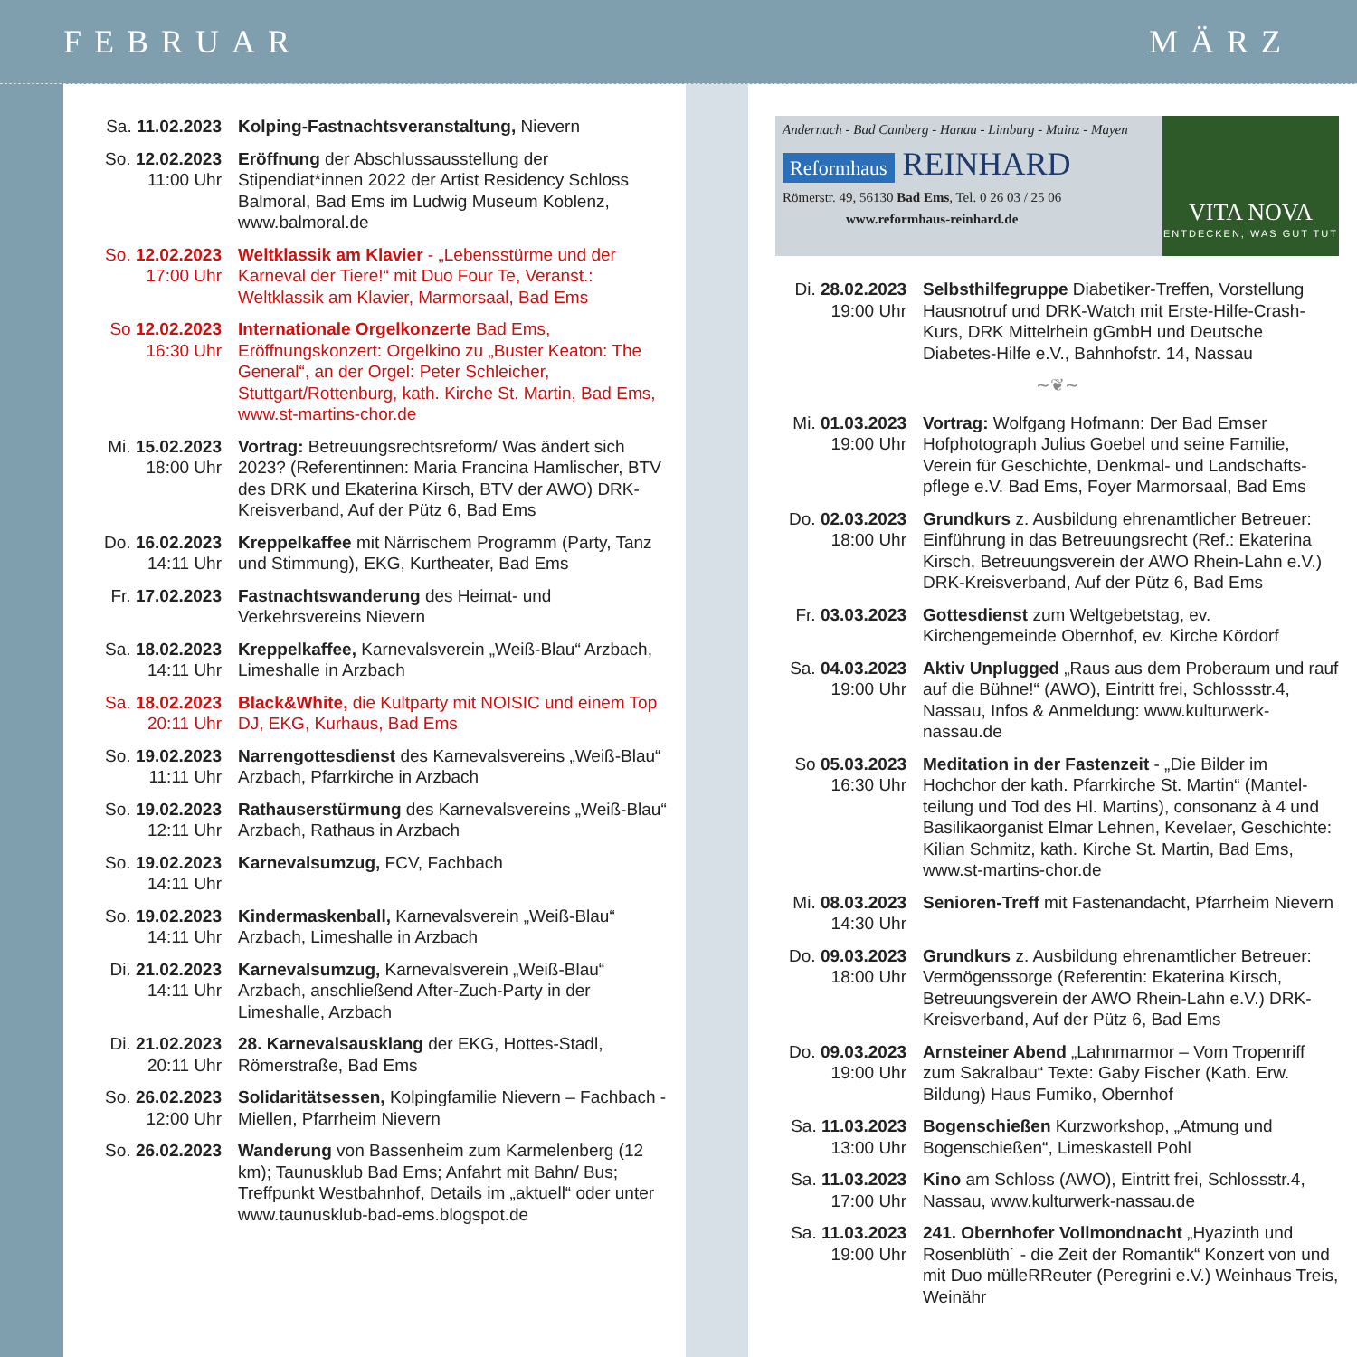FEBRUAR MÄRZ
Sa. 11.02.2023
Kolping-Fastnachtsveranstaltung, Nievern
So. 12.02.2023
11:00 Uhr
Eröffnung der Abschlussausstellung der Stipendiat*innen 2022 der Artist Residency Schloss Balmoral, Bad Ems im Ludwig Museum Koblenz, www.balmoral.de
So. 12.02.2023
17:00 Uhr
Weltklassik am Klavier - „Lebensstürme und der Karneval der Tiere!“ mit Duo Four Te, Veranst.: Weltklassik am Klavier, Marmorsaal, Bad Ems
So 12.02.2023
16:30 Uhr
Internationale Orgelkonzerte Bad Ems, Eröffnungskonzert: Orgelkino zu „Buster Keaton: The General“, an der Orgel: Peter Schleicher, Stuttgart/Rottenburg, kath. Kirche St. Martin, Bad Ems, www.st-martins-chor.de
Mi. 15.02.2023
18:00 Uhr
Vortrag: Betreuungsrechtsreform/ Was ändert sich 2023? (Referentinnen: Maria Francina Hamlischer, BTV des DRK und Ekaterina Kirsch, BTV der AWO) DRK-Kreisverband, Auf der Pütz 6, Bad Ems
Do. 16.02.2023
14:11 Uhr
Kreppelkaffee mit Närrischem Programm (Party, Tanz und Stimmung), EKG, Kurtheater, Bad Ems
Fr. 17.02.2023
Fastnachtswanderung des Heimat- und Verkehrsvereins Nievern
Sa. 18.02.2023
14:11 Uhr
Kreppelkaffee, Karnevalsverein „Weiß-Blau“ Arzbach, Limeshalle in Arzbach
Sa. 18.02.2023
20:11 Uhr
Black&White, die Kultparty mit NOISIC und einem Top DJ, EKG, Kurhaus, Bad Ems
So. 19.02.2023
11:11 Uhr
Narrengottesdienst des Karnevalsvereins „Weiß-Blau“ Arzbach, Pfarrkirche in Arzbach
So. 19.02.2023
12:11 Uhr
Rathauserstürmung des Karnevalsvereins „Weiß-Blau“ Arzbach, Rathaus in Arzbach
So. 19.02.2023
14:11 Uhr
Karnevalsumzug, FCV, Fachbach
So. 19.02.2023
14:11 Uhr
Kindermaskenball, Karnevalsverein „Weiß-Blau“ Arzbach, Limeshalle in Arzbach
Di. 21.02.2023
14:11 Uhr
Karnevalsumzug, Karnevalsverein „Weiß-Blau“ Arzbach, anschließend After-Zuch-Party in der Limeshalle, Arzbach
Di. 21.02.2023
20:11 Uhr
28. Karnevalsausklang der EKG, Hottes-Stadl, Römerstraße, Bad Ems
So. 26.02.2023
12:00 Uhr
Solidaritätsessen, Kolpingfamilie Nievern – Fachbach - Miellen, Pfarrheim Nievern
So. 26.02.2023
Wanderung von Bassenheim zum Karmelenberg (12 km); Taunusklub Bad Ems; Anfahrt mit Bahn/ Bus; Treffpunkt Westbahnhof, Details im „aktuell“ oder unter www.taunusklub-bad-ems.blogspot.de
Andernach - Bad Camberg - Hanau - Limburg - Mainz - Mayen
Reformhaus REINHARD
Römerstr. 49, 56130 Bad Ems, Tel. 0 26 03 / 25 06
www.reformhaus-reinhard.de
VITA NOVA
ENTDECKEN, WAS GUT TUT
Di. 28.02.2023
19:00 Uhr
Selbsthilfegruppe Diabetiker-Treffen, Vorstellung Hausnotruf und DRK-Watch mit Erste-Hilfe-Crash-Kurs, DRK Mittelrhein gGmbH und Deutsche Diabetes-Hilfe e.V., Bahnhofstr. 14, Nassau
∼❦∼
Mi. 01.03.2023
19:00 Uhr
Vortrag: Wolfgang Hofmann: Der Bad Emser Hofphotograph Julius Goebel und seine Familie, Verein für Geschichte, Denkmal- und Landschafts-pflege e.V. Bad Ems, Foyer Marmorsaal, Bad Ems
Do. 02.03.2023
18:00 Uhr
Grundkurs z. Ausbildung ehrenamtlicher Betreuer: Einführung in das Betreuungsrecht (Ref.: Ekaterina Kirsch, Betreuungsverein der AWO Rhein-Lahn e.V.) DRK-Kreisverband, Auf der Pütz 6, Bad Ems
Fr. 03.03.2023
Gottesdienst zum Weltgebetstag, ev. Kirchengemeinde Obernhof, ev. Kirche Kördorf
Sa. 04.03.2023
19:00 Uhr
Aktiv Unplugged „Raus aus dem Proberaum und rauf auf die Bühne!“ (AWO), Eintritt frei, Schlossstr.4, Nassau, Infos & Anmeldung: www.kulturwerk-nassau.de
So 05.03.2023
16:30 Uhr
Meditation in der Fastenzeit - „Die Bilder im Hochchor der kath. Pfarrkirche St. Martin“ (Mantel-teilung und Tod des Hl. Martins), consonanz à 4 und Basilikaorganist Elmar Lehnen, Kevelaer, Geschichte: Kilian Schmitz, kath. Kirche St. Martin, Bad Ems, www.st-martins-chor.de
Mi. 08.03.2023
14:30 Uhr
Senioren-Treff mit Fastenandacht, Pfarrheim Nievern
Do. 09.03.2023
18:00 Uhr
Grundkurs z. Ausbildung ehrenamtlicher Betreuer: Vermögenssorge (Referentin: Ekaterina Kirsch, Betreuungsverein der AWO Rhein-Lahn e.V.) DRK-Kreisverband, Auf der Pütz 6, Bad Ems
Do. 09.03.2023
19:00 Uhr
Arnsteiner Abend „Lahnmarmor – Vom Tropenriff zum Sakralbau“ Texte: Gaby Fischer (Kath. Erw. Bildung) Haus Fumiko, Obernhof
Sa. 11.03.2023
13:00 Uhr
Bogenschießen Kurzworkshop, „Atmung und Bogenschießen“, Limeskastell Pohl
Sa. 11.03.2023
17:00 Uhr
Kino am Schloss (AWO), Eintritt frei, Schlossstr.4, Nassau, www.kulturwerk-nassau.de
Sa. 11.03.2023
19:00 Uhr
241. Obernhofer Vollmondnacht „Hyazinth und Rosenblüth´ - die Zeit der Romantik“ Konzert von und mit Duo mülleRReuter (Peregrini e.V.) Weinhaus Treis, Weinähr